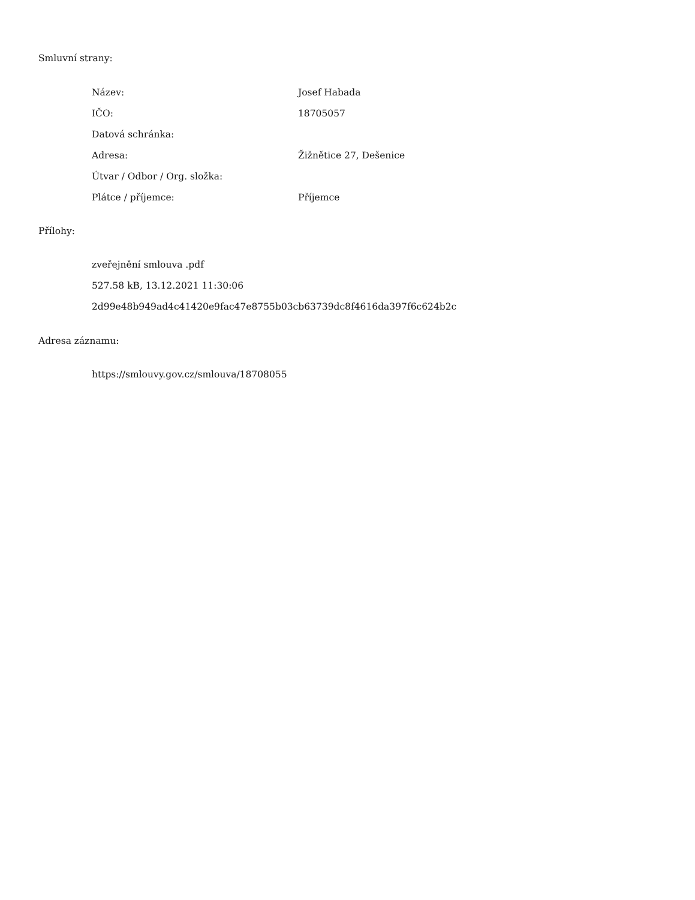Smluvní strany:
| Název: | Josef Habada |
| IČO: | 18705057 |
| Datová schránka: | |
| Adresa: | Žižnětice 27, Dešenice |
| Útvar / Odbor / Org. složka: | |
| Plátce / příjemce: | Příjemce |
Přílohy:
zveřejnění smlouva .pdf
527.58 kB, 13.12.2021 11:30:06
2d99e48b949ad4c41420e9fac47e8755b03cb63739dc8f4616da397f6c624b2c
Adresa záznamu:
https://smlouvy.gov.cz/smlouva/18708055